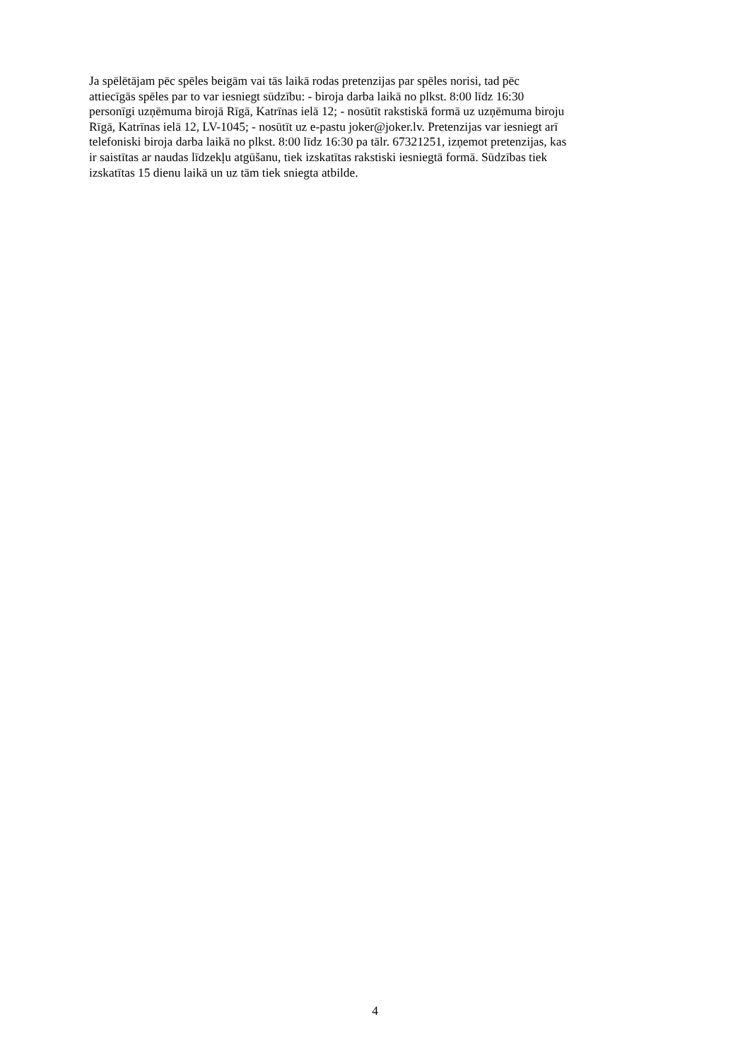Ja spēlētājam pēc spēles beigām vai tās laikā rodas pretenzijas par spēles norisi, tad pēc
attiecīgās spēles par to var iesniegt sūdzību: - biroja darba laikā no plkst. 8:00 līdz 16:30
personīgi uzņēmuma birojā Rīgā, Katrīnas ielā 12; - nosūtīt rakstiskā formā uz uzņēmuma biroju
Rīgā, Katrīnas ielā 12, LV-1045; - nosūtīt uz e-pastu joker@joker.lv. Pretenzijas var iesniegt arī
telefoniski biroja darba laikā no plkst. 8:00 līdz 16:30 pa tālr. 67321251, izņemot pretenzijas, kas
ir saistītas ar naudas līdzekļu atgūšanu, tiek izskatītas rakstiski iesniegtā formā. Sūdzības tiek
izskatītas 15 dienu laikā un uz tām tiek sniegta atbilde.
4